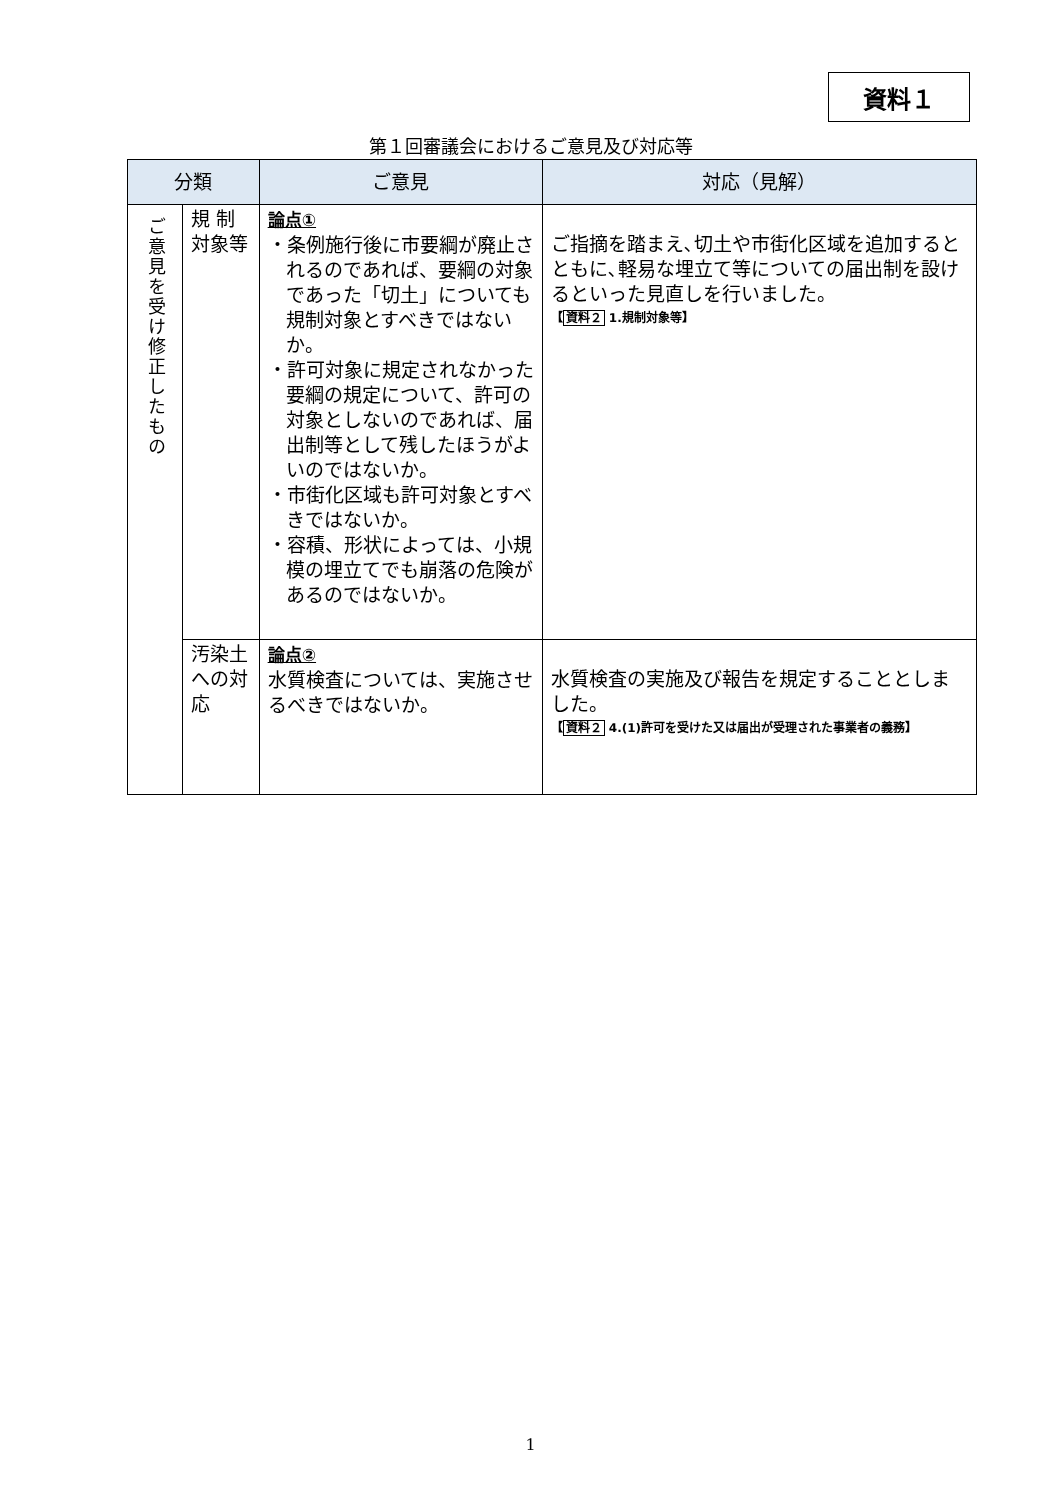資料１
第１回審議会におけるご意見及び対応等
| 分類 | | ご意見 | 対応（見解） |
| --- | --- | --- | --- |
| ご意見を受け修正したもの | 規 制 対象等 | 論点① ・条例施行後に市要綱が廃止されるのであれば、要綱の対象であった「切土」についても規制対象とすべきではないか。 ・許可対象に規定されなかった要綱の規定について、許可の対象としないのであれば、届出制等として残したほうがよいのではないか。 ・市街化区域も許可対象とすべきではないか。 ・容積、形状によっては、小規模の埋立てでも崩落の危険があるのではないか。 | ご指摘を踏まえ､切土や市街化区域を追加するとともに､軽易な埋立て等についての届出制を設けるといった見直しを行いました。 【 資料２ 1.規制対象等】 |
| | 汚染土への対応 | 論点② 水質検査については、実施させるべきではないか。 | 水質検査の実施及び報告を規定することとしました。 【 資料２ 4.(1)許可を受けた又は届出が受理された事業者の義務】 |
1